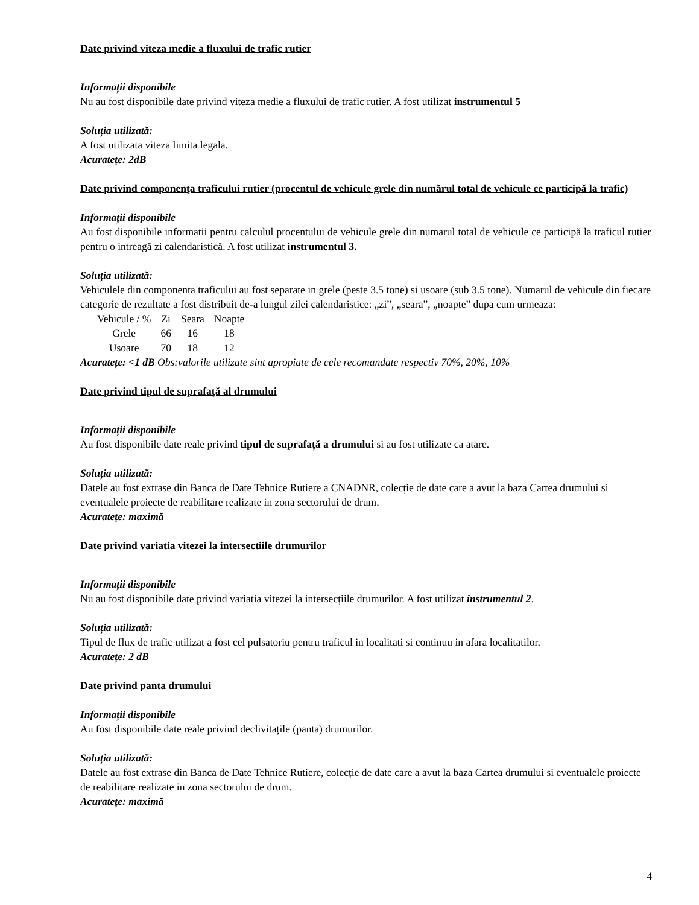Date privind viteza medie a fluxului de trafic rutier
Informații disponibile
Nu au fost disponibile date privind viteza medie a fluxului de trafic rutier. A fost utilizat instrumentul 5
Soluția utilizată:
A fost utilizata viteza limita legala.
Acuratețe: 2dB
Date privind componenţa traficului rutier (procentul de vehicule grele din numărul total de vehicule ce participă la trafic)
Informații disponibile
Au fost disponibile informatii pentru calculul procentului de vehicule grele din numarul total de vehicule ce participă la traficul rutier pentru o intreagă zi calendaristică. A fost utilizat instrumentul 3.
Soluția utilizată:
Vehiculele din componenta traficului au fost separate in grele (peste 3.5 tone) si usoare (sub 3.5 tone). Numarul de vehicule din fiecare categorie de rezultate a fost distribuit de-a lungul zilei calendaristice: „zi”, „seara”, „noapte” dupa cum urmeaza:
| Vehicule / % | Zi | Seara | Noapte |
| Grele | 66 | 16 | 18 |
| Usoare | 70 | 18 | 12 |
Acuratețe: <1 dB Obs:valorile utilizate sint apropiate de cele recomandate respectiv 70%, 20%, 10%
Date privind tipul de suprafaţă al drumului
Informații disponibile
Au fost disponibile date reale privind tipul de suprafață a drumului si au fost utilizate ca atare.
Soluția utilizată:
Datele au fost extrase din Banca de Date Tehnice Rutiere a CNADNR, colecție de date care a avut la baza Cartea drumului si eventualele proiecte de reabilitare realizate in zona sectorului de drum.
Acuratețe: maximă
Date privind variatia vitezei la intersectiile drumurilor
Informații disponibile
Nu au fost disponibile date privind variatia vitezei la intersecțiile drumurilor. A fost utilizat instrumentul 2.
Soluția utilizată:
Tipul de flux de trafic utilizat a fost cel pulsatoriu pentru traficul in localitati si continuu in afara localitatilor.
Acuratețe: 2 dB
Date privind panta drumului
Informații disponibile
Au fost disponibile date reale privind declivitațile (panta) drumurilor.
Soluția utilizată:
Datele au fost extrase din Banca de Date Tehnice Rutiere, colecție de date care a avut la baza Cartea drumului si eventualele proiecte de reabilitare realizate in zona sectorului de drum.
Acuratețe: maximă
4